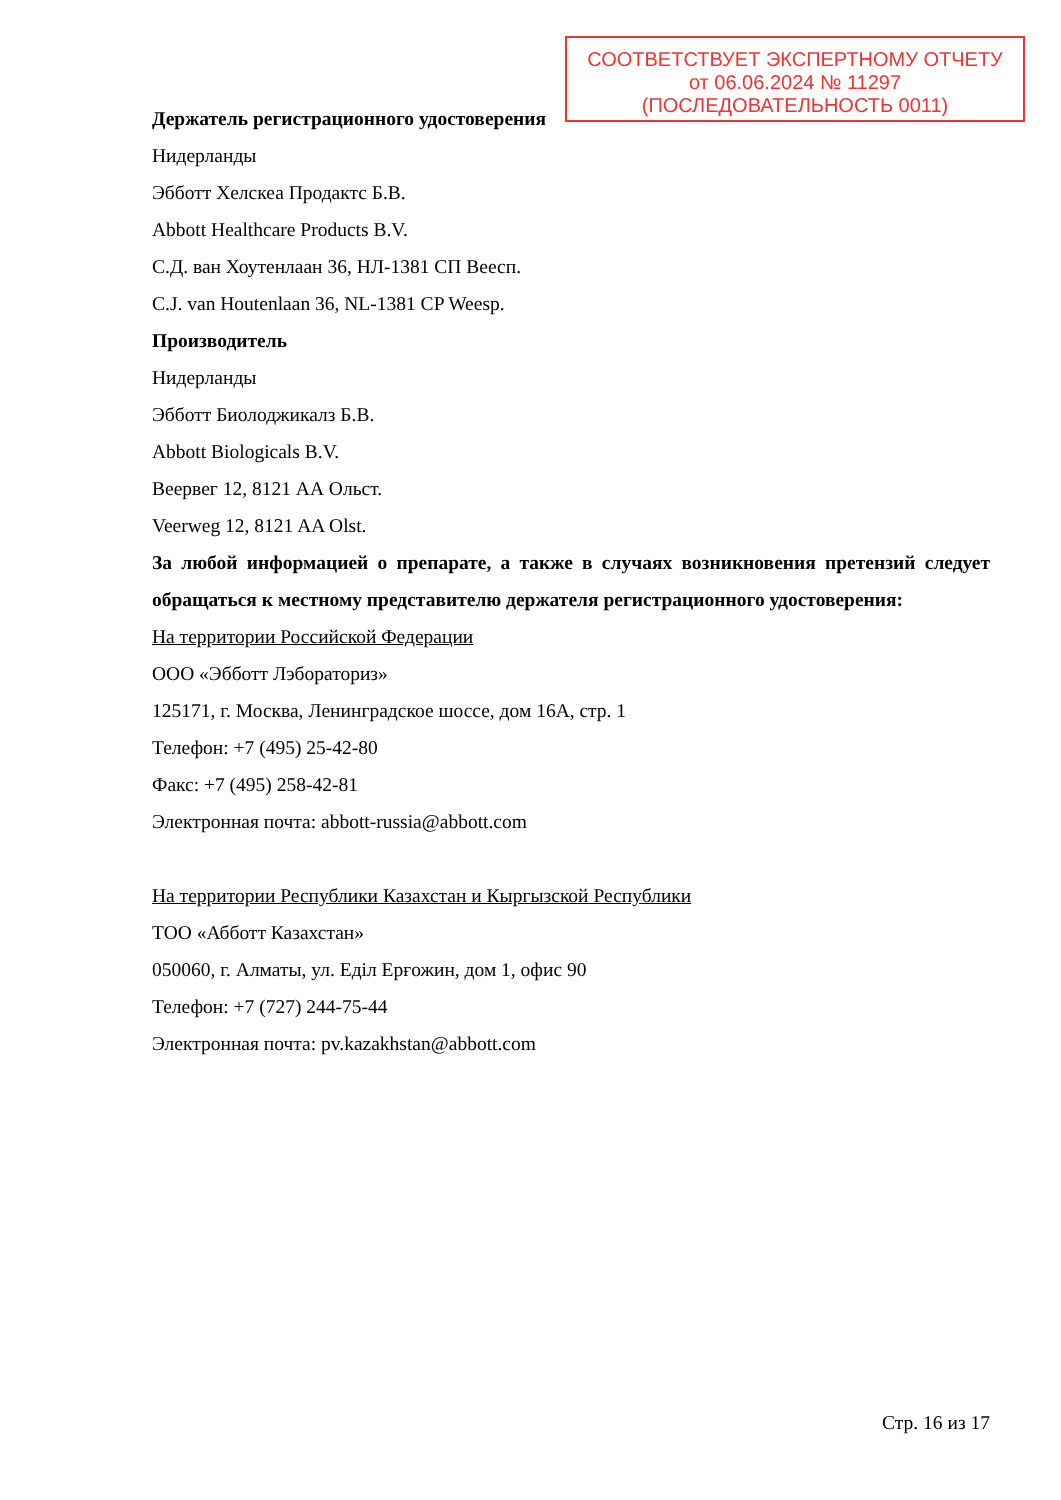СООТВЕТСТВУЕТ ЭКСПЕРТНОМУ ОТЧЕТУ
от 06.06.2024 № 11297
(ПОСЛЕДОВАТЕЛЬНОСТЬ 0011)
Держатель регистрационного удостоверения
Нидерланды
Эбботт Хелскеа Продактс Б.В.
Abbott Healthcare Products B.V.
С.Д. ван Хоутенлаан 36, НЛ-1381 СП Веесп.
C.J. van Houtenlaan 36, NL-1381 CP Weesp.
Производитель
Нидерланды
Эбботт Биолоджикалз Б.В.
Abbott Biologicals B.V.
Веервег 12, 8121 АА Ольст.
Veerweg 12, 8121 AA Olst.
За любой информацией о препарате, а также в случаях возникновения претензий следует обращаться к местному представителю держателя регистрационного удостоверения:
На территории Российской Федерации
ООО «Эбботт Лэбораториз»
125171, г. Москва, Ленинградское шоссе, дом 16А, стр. 1
Телефон: +7 (495) 25-42-80
Факс: +7 (495) 258-42-81
Электронная почта: abbott-russia@abbott.com
На территории Республики Казахстан и Кыргызской Республики
ТОО «Абботт Казахстан»
050060, г. Алматы, ул. Еділ Ерғожин, дом 1, офис 90
Телефон: +7 (727) 244-75-44
Электронная почта: pv.kazakhstan@abbott.com
Стр. 16 из 17